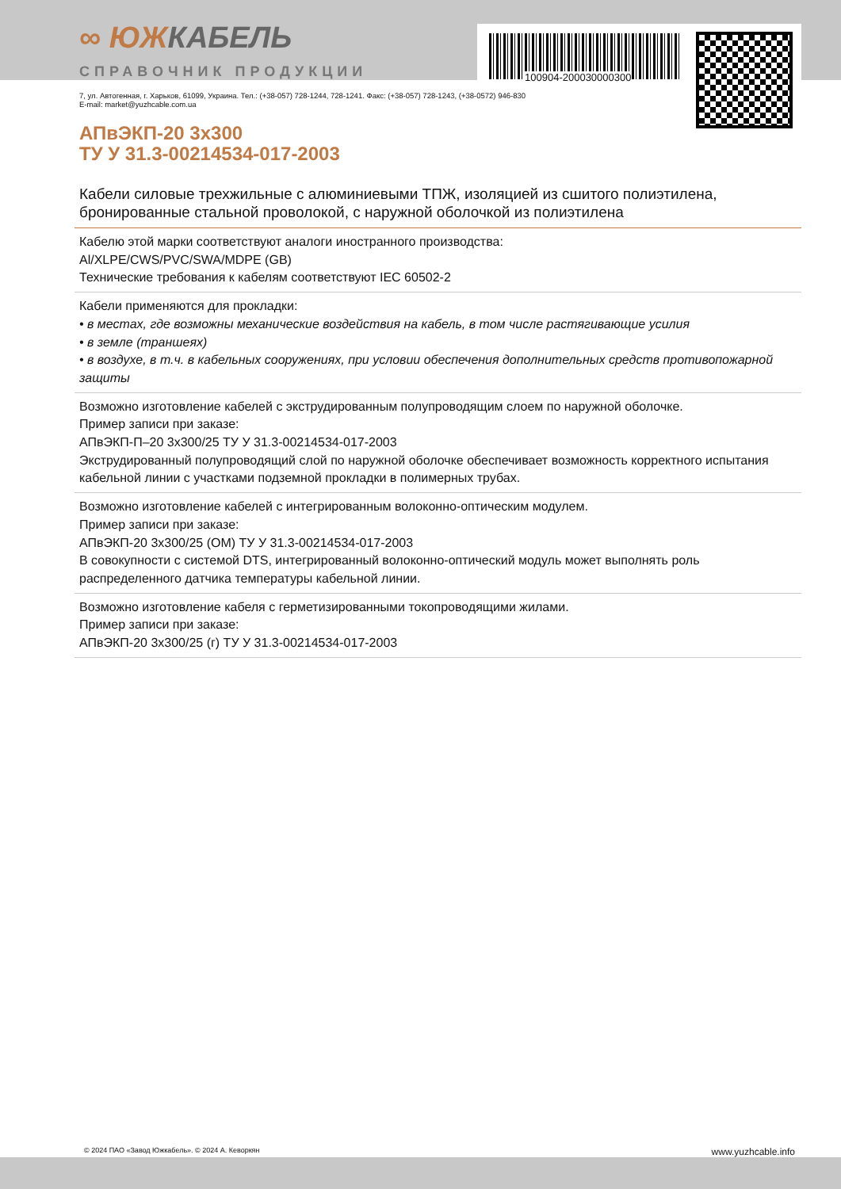100904-200030000300
∞ ЮЖКАБЕЛЬ
СПРАВОЧНИК ПРОДУКЦИИ
7, ул. Автогенная, г. Харьков, 61099, Украина. Тел.: (+38-057) 728-1244, 728-1241. Факс: (+38-057) 728-1243, (+38-0572) 946-830
E-mail: market@yuzhcable.com.ua
АПвЭКП-20 3x300
ТУ У 31.3-00214534-017-2003
Кабели силовые трехжильные с алюминиевыми ТПЖ, изоляцией из сшитого полиэтилена, бронированные стальной проволокой, с наружной оболочкой из полиэтилена
Кабелю этой марки соответствуют аналоги иностранного производства:
Al/XLPE/CWS/PVC/SWA/MDPE (GB)
Технические требования к кабелям соответствуют IEC 60502-2
Кабели применяются для прокладки:
• в местах, где возможны механические воздействия на кабель, в том числе растягивающие усилия
• в земле (траншеях)
• в воздухе, в т.ч. в кабельных сооружениях, при условии обеспечения дополнительных средств противопожарной защиты
Возможно изготовление кабелей с экструдированным полупроводящим слоем по наружной оболочке.
Пример записи при заказе:
АПвЭКП-П–20 3x300/25 ТУ У 31.3-00214534-017-2003
Экструдированный полупроводящий слой по наружной оболочке обеспечивает возможность корректного испытания кабельной линии с участками подземной прокладки в полимерных трубах.
Возможно изготовление кабелей с интегрированным волоконно-оптическим модулем.
Пример записи при заказе:
АПвЭКП-20 3x300/25 (ОМ) ТУ У 31.3-00214534-017-2003
В совокупности с системой DTS, интегрированный волоконно-оптический модуль может выполнять роль распределенного датчика температуры кабельной линии.
Возможно изготовление кабеля с герметизированными токопроводящими жилами.
Пример записи при заказе:
АПвЭКП-20 3x300/25 (г) ТУ У 31.3-00214534-017-2003
© 2024 ПАО «Завод Южкабель». © 2024 А. Кеворкян www.yuzhcable.info